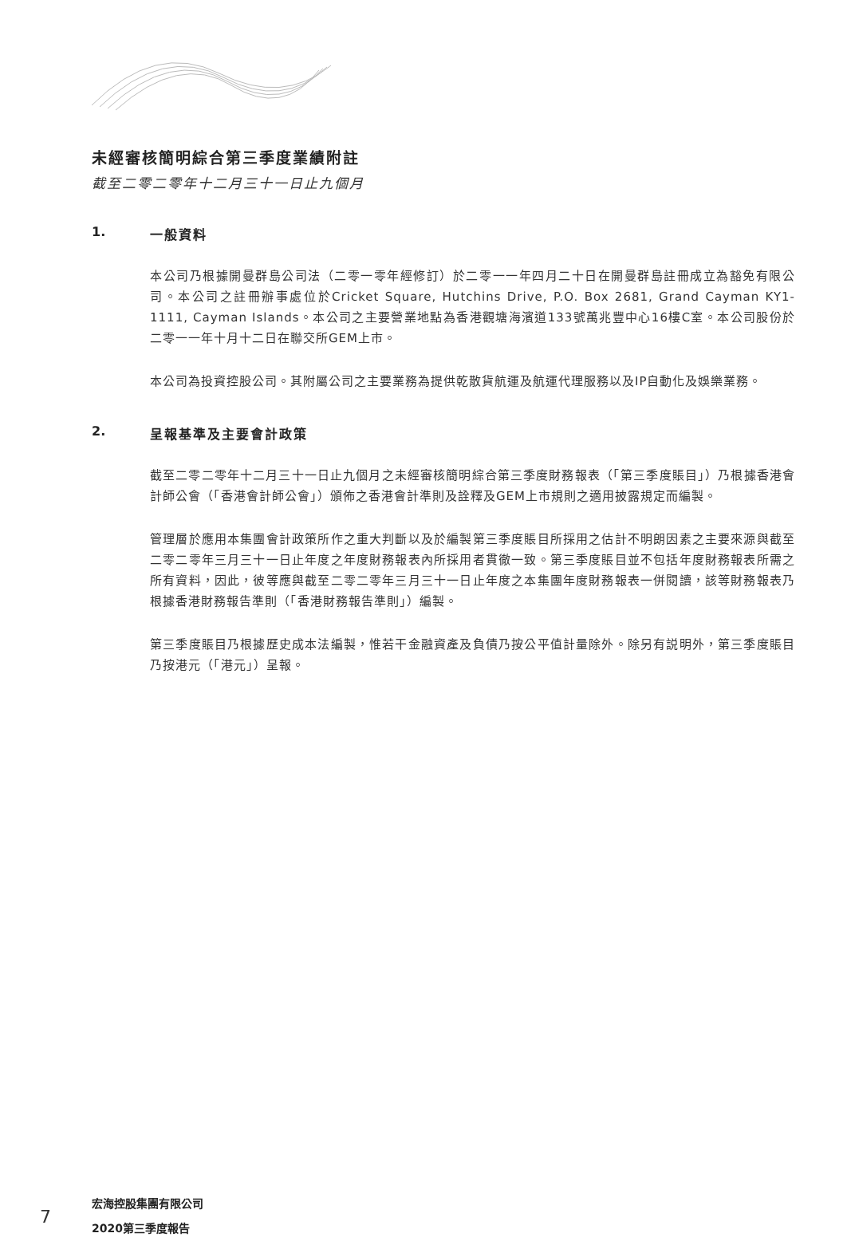未經審核簡明綜合第三季度業績附註
截至二零二零年十二月三十一日止九個月
1. 一般資料
本公司乃根據開曼群島公司法（二零一零年經修訂）於二零一一年四月二十日在開曼群島註冊成立為豁免有限公司。本公司之註冊辦事處位於Cricket Square, Hutchins Drive, P.O. Box 2681, Grand Cayman KY1-1111, Cayman Islands。本公司之主要營業地點為香港觀塘海濱道133號萬兆豐中心16樓C室。本公司股份於二零一一年十月十二日在聯交所GEM上市。
本公司為投資控股公司。其附屬公司之主要業務為提供乾散貨航運及航運代理服務以及IP自動化及娛樂業務。
2. 呈報基準及主要會計政策
截至二零二零年十二月三十一日止九個月之未經審核簡明綜合第三季度財務報表（「第三季度賬目」）乃根據香港會計師公會（「香港會計師公會」）頒佈之香港會計準則及詮釋及GEM上市規則之適用披露規定而編製。
管理層於應用本集團會計政策所作之重大判斷以及於編製第三季度賬目所採用之估計不明朗因素之主要來源與截至二零二零年三月三十一日止年度之年度財務報表內所採用者貫徹一致。第三季度賬目並不包括年度財務報表所需之所有資料，因此，彼等應與截至二零二零年三月三十一日止年度之本集團年度財務報表一併閱讀，該等財務報表乃根據香港財務報告準則（「香港財務報告準則」）編製。
第三季度賬目乃根據歷史成本法編製，惟若干金融資產及負債乃按公平值計量除外。除另有説明外，第三季度賬目乃按港元（「港元」）呈報。
7
宏海控股集團有限公司
2020第三季度報告